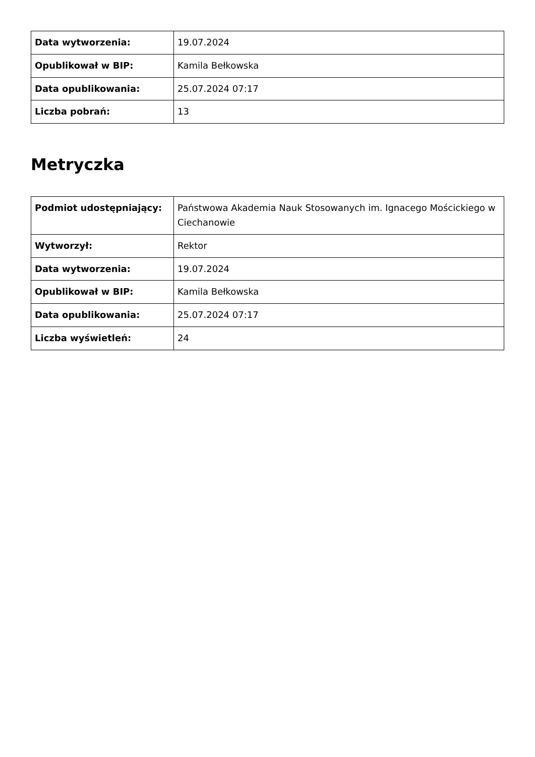| Data wytworzenia: | 19.07.2024 |
| Opublikował w BIP: | Kamila Bełkowska |
| Data opublikowania: | 25.07.2024 07:17 |
| Liczba pobrań: | 13 |
Metryczka
| Podmiot udostępniający: | Państwowa Akademia Nauk Stosowanych im. Ignacego Mościckiego w Ciechanowie |
| Wytworzył: | Rektor |
| Data wytworzenia: | 19.07.2024 |
| Opublikował w BIP: | Kamila Bełkowska |
| Data opublikowania: | 25.07.2024 07:17 |
| Liczba wyświetleń: | 24 |